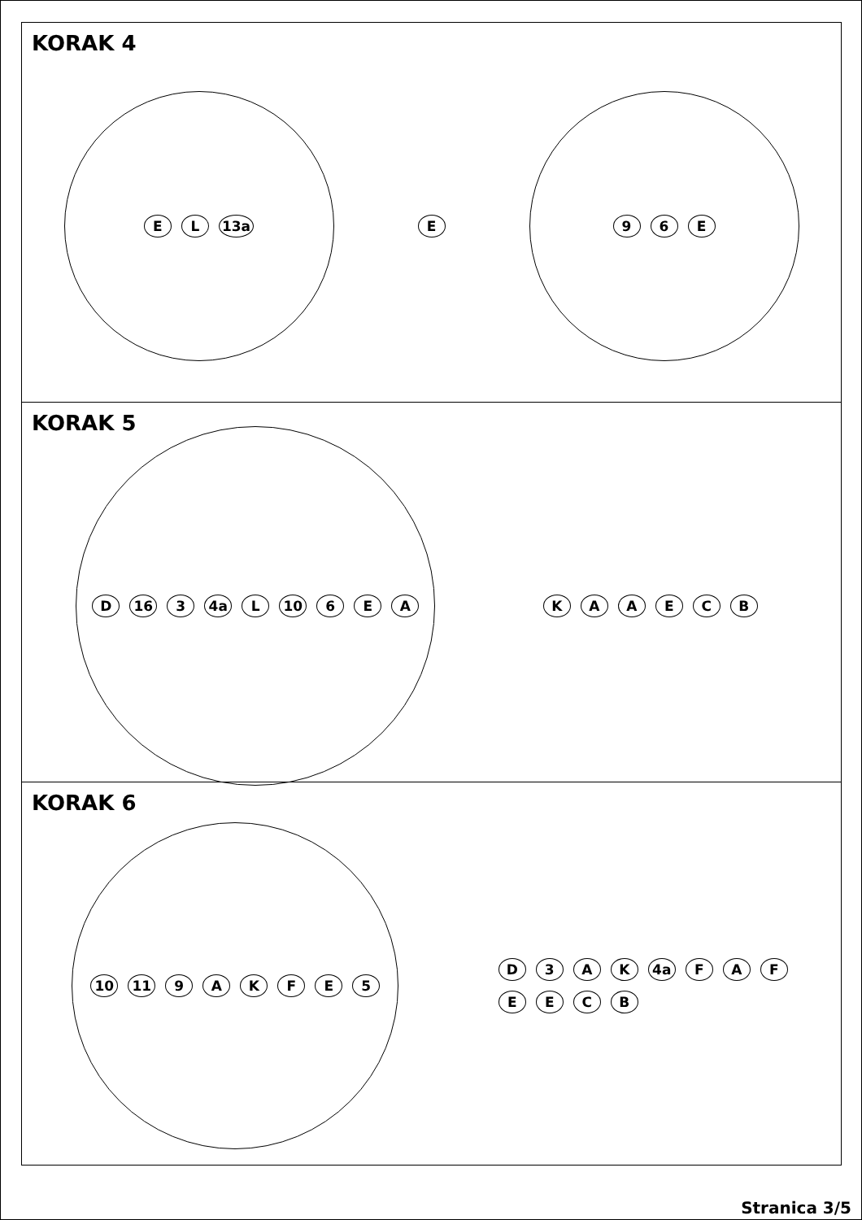KORAK 4
E L 13a
E
9 6 E
KORAK 5
D 16 3 4a L 10 6 E A
K A A E C B
KORAK 6
10 11 9 A K F E 5
D 3 A K 4a F A F E E C B
Stranica 3/5